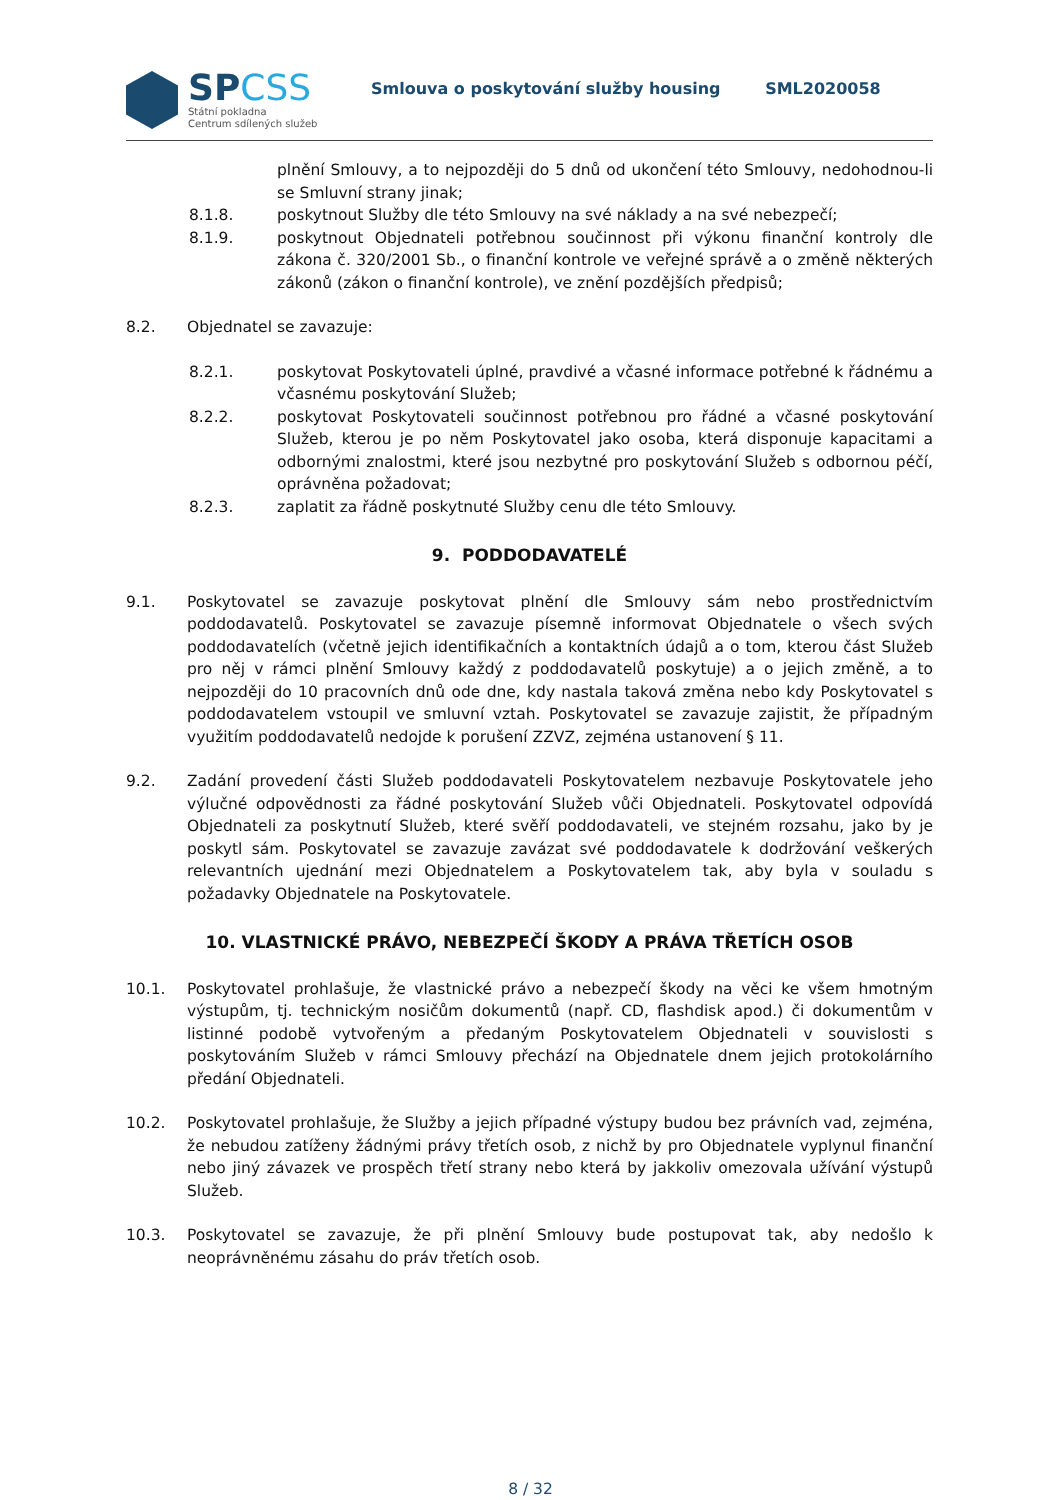SPCSS
Státní pokladna
Centrum sdílených služeb
Smlouva o poskytování služby housing SML2020058
plnění Smlouvy, a to nejpozději do 5 dnů od ukončení této Smlouvy, nedohodnou-li se Smluvní strany jinak;
8.1.8. poskytnout Služby dle této Smlouvy na své náklady a na své nebezpečí;
8.1.9. poskytnout Objednateli potřebnou součinnost při výkonu finanční kontroly dle zákona č. 320/2001 Sb., o finanční kontrole ve veřejné správě a o změně některých zákonů (zákon o finanční kontrole), ve znění pozdějších předpisů;
8.2. Objednatel se zavazuje:
8.2.1. poskytovat Poskytovateli úplné, pravdivé a včasné informace potřebné k řádnému a včasnému poskytování Služeb;
8.2.2. poskytovat Poskytovateli součinnost potřebnou pro řádné a včasné poskytování Služeb, kterou je po něm Poskytovatel jako osoba, která disponuje kapacitami a odbornými znalostmi, které jsou nezbytné pro poskytování Služeb s odbornou péčí, oprávněna požadovat;
8.2.3. zaplatit za řádně poskytnuté Služby cenu dle této Smlouvy.
9. PODDODAVATELÉ
9.1. Poskytovatel se zavazuje poskytovat plnění dle Smlouvy sám nebo prostřednictvím poddodavatelů. Poskytovatel se zavazuje písemně informovat Objednatele o všech svých poddodavatelích (včetně jejich identifikačních a kontaktních údajů a o tom, kterou část Služeb pro něj v rámci plnění Smlouvy každý z poddodavatelů poskytuje) a o jejich změně, a to nejpozději do 10 pracovních dnů ode dne, kdy nastala taková změna nebo kdy Poskytovatel s poddodavatelem vstoupil ve smluvní vztah. Poskytovatel se zavazuje zajistit, že případným využitím poddodavatelů nedojde k porušení ZZVZ, zejména ustanovení § 11.
9.2. Zadání provedení části Služeb poddodavateli Poskytovatelem nezbavuje Poskytovatele jeho výlučné odpovědnosti za řádné poskytování Služeb vůči Objednateli. Poskytovatel odpovídá Objednateli za poskytnutí Služeb, které svěří poddodavateli, ve stejném rozsahu, jako by je poskytl sám. Poskytovatel se zavazuje zavázat své poddodavatele k dodržování veškerých relevantních ujednání mezi Objednatelem a Poskytovatelem tak, aby byla v souladu s požadavky Objednatele na Poskytovatele.
10. VLASTNICKÉ PRÁVO, NEBEZPEČÍ ŠKODY A PRÁVA TŘETÍCH OSOB
10.1. Poskytovatel prohlašuje, že vlastnické právo a nebezpečí škody na věci ke všem hmotným výstupům, tj. technickým nosičům dokumentů (např. CD, flashdisk apod.) či dokumentům v listinné podobě vytvořeným a předaným Poskytovatelem Objednateli v souvislosti s poskytováním Služeb v rámci Smlouvy přechází na Objednatele dnem jejich protokolárního předání Objednateli.
10.2. Poskytovatel prohlašuje, že Služby a jejich případné výstupy budou bez právních vad, zejména, že nebudou zatíženy žádnými právy třetích osob, z nichž by pro Objednatele vyplynul finanční nebo jiný závazek ve prospěch třetí strany nebo která by jakkoliv omezovala užívání výstupů Služeb.
10.3. Poskytovatel se zavazuje, že při plnění Smlouvy bude postupovat tak, aby nedošlo k neoprávněnému zásahu do práv třetích osob.
8 / 32